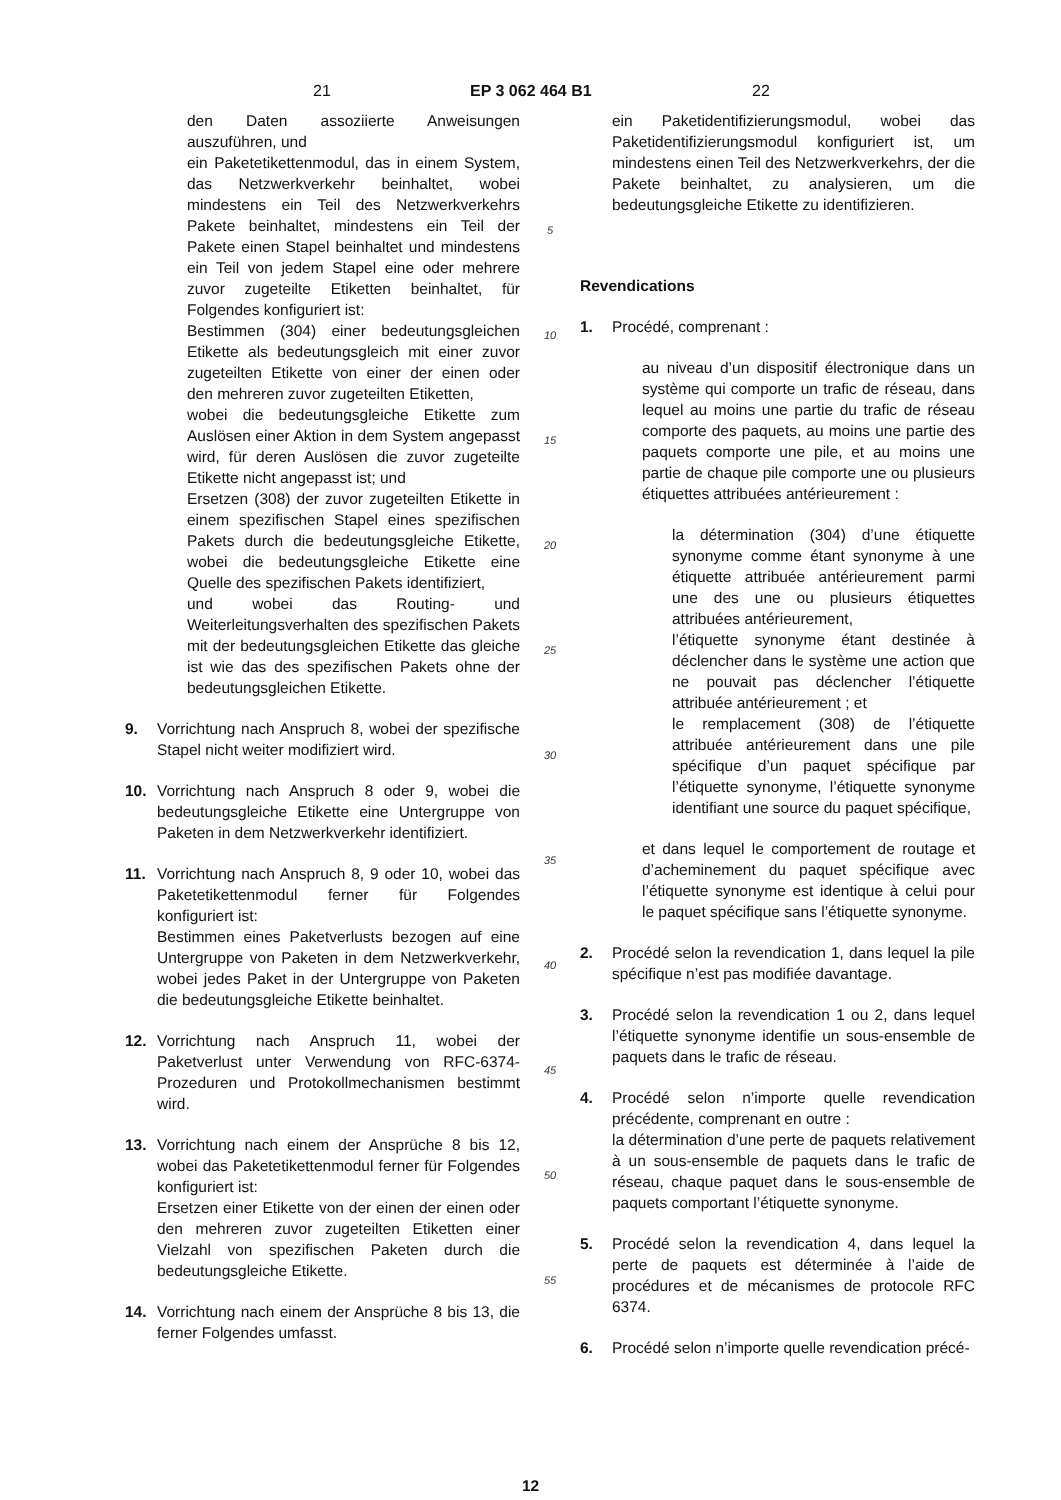21 EP 3 062 464 B1 22
den Daten assoziierte Anweisungen auszuführen, und
ein Paketetikettenmodul, das in einem System, das Netzwerkverkehr beinhaltet, wobei mindestens ein Teil des Netzwerkverkehrs Pakete beinhaltet, mindestens ein Teil der Pakete einen Stapel beinhaltet und mindestens ein Teil von jedem Stapel eine oder mehrere zuvor zugeteilte Etiketten beinhaltet, für Folgendes konfiguriert ist:
Bestimmen (304) einer bedeutungsgleichen Etikette als bedeutungsgleich mit einer zuvor zugeteilten Etikette von einer der einen oder den mehreren zuvor zugeteilten Etiketten,
wobei die bedeutungsgleiche Etikette zum Auslösen einer Aktion in dem System angepasst wird, für deren Auslösen die zuvor zugeteilte Etikette nicht angepasst ist; und
Ersetzen (308) der zuvor zugeteilten Etikette in einem spezifischen Stapel eines spezifischen Pakets durch die bedeutungsgleiche Etikette, wobei die bedeutungsgleiche Etikette eine Quelle des spezifischen Pakets identifiziert,
und wobei das Routing- und Weiterleitungsverhalten des spezifischen Pakets mit der bedeutungsgleichen Etikette das gleiche ist wie das des spezifischen Pakets ohne der bedeutungsgleichen Etikette.
9. Vorrichtung nach Anspruch 8, wobei der spezifische Stapel nicht weiter modifiziert wird.
10. Vorrichtung nach Anspruch 8 oder 9, wobei die bedeutungsgleiche Etikette eine Untergruppe von Paketen in dem Netzwerkverkehr identifiziert.
11. Vorrichtung nach Anspruch 8, 9 oder 10, wobei das Paketetikettenmodul ferner für Folgendes konfiguriert ist:
Bestimmen eines Paketverlusts bezogen auf eine Untergruppe von Paketen in dem Netzwerkverkehr, wobei jedes Paket in der Untergruppe von Paketen die bedeutungsgleiche Etikette beinhaltet.
12. Vorrichtung nach Anspruch 11, wobei der Paketverlust unter Verwendung von RFC-6374-Prozeduren und Protokollmechanismen bestimmt wird.
13. Vorrichtung nach einem der Ansprüche 8 bis 12, wobei das Paketetikettenmodul ferner für Folgendes konfiguriert ist:
Ersetzen einer Etikette von der einen der einen oder den mehreren zuvor zugeteilten Etiketten einer Vielzahl von spezifischen Paketen durch die bedeutungsgleiche Etikette.
14. Vorrichtung nach einem der Ansprüche 8 bis 13, die ferner Folgendes umfasst.
5
10
15
20
25
30
35
40
45
50
55
ein Paketidentifizierungsmodul, wobei das Paketidentifizierungsmodul konfiguriert ist, um mindestens einen Teil des Netzwerkverkehrs, der die Pakete beinhaltet, zu analysieren, um die bedeutungsgleiche Etikette zu identifizieren.
Revendications
1. Procédé, comprenant :
au niveau d’un dispositif électronique dans un système qui comporte un trafic de réseau, dans lequel au moins une partie du trafic de réseau comporte des paquets, au moins une partie des paquets comporte une pile, et au moins une partie de chaque pile comporte une ou plusieurs étiquettes attribuées antérieurement :
la détermination (304) d’une étiquette synonyme comme étant synonyme à une étiquette attribuée antérieurement parmi une des une ou plusieurs étiquettes attribuées antérieurement,
l’étiquette synonyme étant destinée à déclencher dans le système une action que ne pouvait pas déclencher l’étiquette attribuée antérieurement ; et
le remplacement (308) de l’étiquette attribuée antérieurement dans une pile spécifique d’un paquet spécifique par l’étiquette synonyme, l’étiquette synonyme identifiant une source du paquet spécifique,
et dans lequel le comportement de routage et d’acheminement du paquet spécifique avec l’étiquette synonyme est identique à celui pour le paquet spécifique sans l’étiquette synonyme.
2. Procédé selon la revendication 1, dans lequel la pile spécifique n’est pas modifiée davantage.
3. Procédé selon la revendication 1 ou 2, dans lequel l’étiquette synonyme identifie un sous-ensemble de paquets dans le trafic de réseau.
4. Procédé selon n’importe quelle revendication précédente, comprenant en outre :
la détermination d’une perte de paquets relativement à un sous-ensemble de paquets dans le trafic de réseau, chaque paquet dans le sous-ensemble de paquets comportant l’étiquette synonyme.
5. Procédé selon la revendication 4, dans lequel la perte de paquets est déterminée à l’aide de procédures et de mécanismes de protocole RFC 6374.
6. Procédé selon n’importe quelle revendication précé-
12